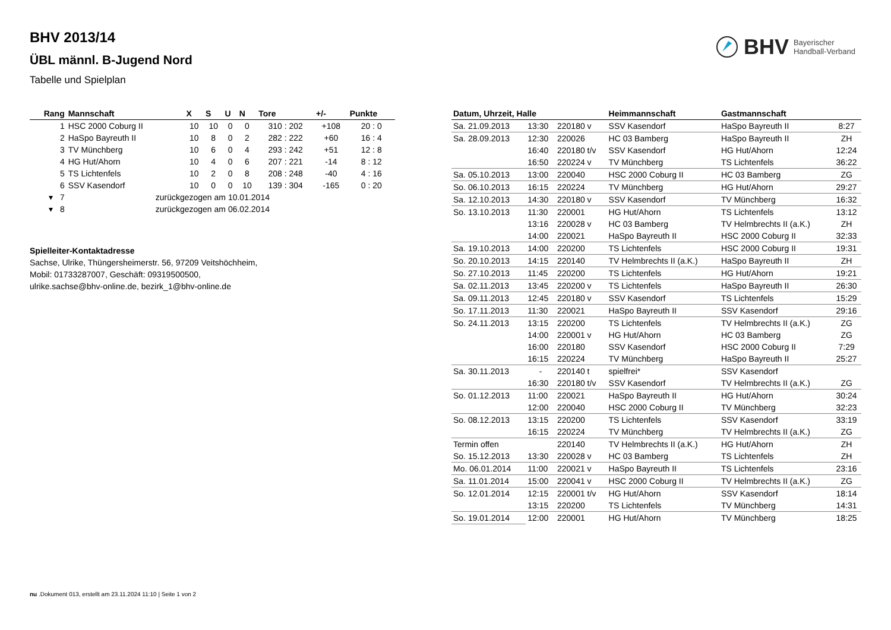BHV 2013/14
ÜBL männl. B-Jugend Nord
Tabelle und Spielplan
BHV Bayerischer
Handball-Verband
| Rang | Mannschaft | X | S | U | N | Tore | +/- | Punkte |
| --- | --- | --- | --- | --- | --- | --- | --- | --- |
| 1 | HSC 2000 Coburg II | 10 | 10 | 0 | 0 | 310 : 202 | +108 | 20 : 0 |
| 2 | HaSpo Bayreuth II | 10 | 8 | 0 | 2 | 282 : 222 | +60 | 16 : 4 |
| 3 | TV Münchberg | 10 | 6 | 0 | 4 | 293 : 242 | +51 | 12 : 8 |
| 4 | HG Hut/Ahorn | 10 | 4 | 0 | 6 | 207 : 221 | -14 | 8 : 12 |
| 5 | TS Lichtenfels | 10 | 2 | 0 | 8 | 208 : 248 | -40 | 4 : 16 |
| 6 | SSV Kasendorf | 10 | 0 | 0 | 10 | 139 : 304 | -165 | 0 : 20 |
| ▾ 7 | zurückgezogen am 10.01.2014 | | | | | | | |
| ▾ 8 | zurückgezogen am 06.02.2014 | | | | | | | |
Spielleiter-Kontaktadresse
Sachse, Ulrike, Thüngersheimerstr. 56, 97209 Veitshöchheim, Mobil: 01733287007, Geschäft: 09319500500, ulrike.sachse@bhv-online.de, bezirk_1@bhv-online.de
| Datum, Uhrzeit, Halle | | | Heimmannschaft | Gastmannschaft | |
| --- | --- | --- | --- | --- | --- |
| Sa. 21.09.2013 | 13:30 | 220180 v | SSV Kasendorf | HaSpo Bayreuth II | 8:27 |
| Sa. 28.09.2013 | 12:30 | 220026 | HC 03 Bamberg | HaSpo Bayreuth II | ZH |
| | 16:40 | 220180 t/v | SSV Kasendorf | HG Hut/Ahorn | 12:24 |
| | 16:50 | 220224 v | TV Münchberg | TS Lichtenfels | 36:22 |
| Sa. 05.10.2013 | 13:00 | 220040 | HSC 2000 Coburg II | HC 03 Bamberg | ZG |
| So. 06.10.2013 | 16:15 | 220224 | TV Münchberg | HG Hut/Ahorn | 29:27 |
| Sa. 12.10.2013 | 14:30 | 220180 v | SSV Kasendorf | TV Münchberg | 16:32 |
| So. 13.10.2013 | 11:30 | 220001 | HG Hut/Ahorn | TS Lichtenfels | 13:12 |
| | 13:16 | 220028 v | HC 03 Bamberg | TV Helmbrechts II (a.K.) | ZH |
| | 14:00 | 220021 | HaSpo Bayreuth II | HSC 2000 Coburg II | 32:33 |
| Sa. 19.10.2013 | 14:00 | 220200 | TS Lichtenfels | HSC 2000 Coburg II | 19:31 |
| So. 20.10.2013 | 14:15 | 220140 | TV Helmbrechts II (a.K.) | HaSpo Bayreuth II | ZH |
| So. 27.10.2013 | 11:45 | 220200 | TS Lichtenfels | HG Hut/Ahorn | 19:21 |
| Sa. 02.11.2013 | 13:45 | 220200 v | TS Lichtenfels | HaSpo Bayreuth II | 26:30 |
| Sa. 09.11.2013 | 12:45 | 220180 v | SSV Kasendorf | TS Lichtenfels | 15:29 |
| So. 17.11.2013 | 11:30 | 220021 | HaSpo Bayreuth II | SSV Kasendorf | 29:16 |
| So. 24.11.2013 | 13:15 | 220200 | TS Lichtenfels | TV Helmbrechts II (a.K.) | ZG |
| | 14:00 | 220001 v | HG Hut/Ahorn | HC 03 Bamberg | ZG |
| | 16:00 | 220180 | SSV Kasendorf | HSC 2000 Coburg II | 7:29 |
| | 16:15 | 220224 | TV Münchberg | HaSpo Bayreuth II | 25:27 |
| Sa. 30.11.2013 | - | 220140 t | spielfrei* | SSV Kasendorf | |
| | 16:30 | 220180 t/v | SSV Kasendorf | TV Helmbrechts II (a.K.) | ZG |
| So. 01.12.2013 | 11:00 | 220021 | HaSpo Bayreuth II | HG Hut/Ahorn | 30:24 |
| | 12:00 | 220040 | HSC 2000 Coburg II | TV Münchberg | 32:23 |
| So. 08.12.2013 | 13:15 | 220200 | TS Lichtenfels | SSV Kasendorf | 33:19 |
| | 16:15 | 220224 | TV Münchberg | TV Helmbrechts II (a.K.) | ZG |
| Termin offen | | 220140 | TV Helmbrechts II (a.K.) | HG Hut/Ahorn | ZH |
| So. 15.12.2013 | 13:30 | 220028 v | HC 03 Bamberg | TS Lichtenfels | ZH |
| Mo. 06.01.2014 | 11:00 | 220021 v | HaSpo Bayreuth II | TS Lichtenfels | 23:16 |
| Sa. 11.01.2014 | 15:00 | 220041 v | HSC 2000 Coburg II | TV Helmbrechts II (a.K.) | ZG |
| So. 12.01.2014 | 12:15 | 220001 t/v | HG Hut/Ahorn | SSV Kasendorf | 18:14 |
| | 13:15 | 220200 | TS Lichtenfels | TV Münchberg | 14:31 |
| So. 19.01.2014 | 12:00 | 220001 | HG Hut/Ahorn | TV Münchberg | 18:25 |
nu .Dokument 013, erstellt am 23.11.2024 11:10 | Seite 1 von 2